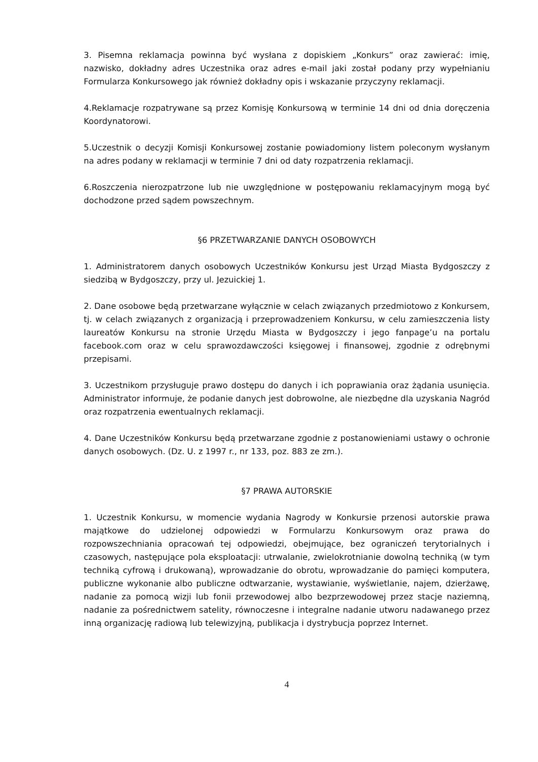3. Pisemna reklamacja powinna być wysłana z dopiskiem „Konkurs” oraz zawierać: imię, nazwisko, dokładny adres Uczestnika oraz adres e-mail jaki został podany przy wypełnianiu Formularza Konkursowego jak również dokładny opis i wskazanie przyczyny reklamacji.
4.Reklamacje rozpatrywane są przez Komisję Konkursową w terminie 14 dni od dnia doręczenia Koordynatorowi.
5.Uczestnik o decyzji Komisji Konkursowej zostanie powiadomiony listem poleconym wysłanym na adres podany w reklamacji w terminie 7 dni od daty rozpatrzenia reklamacji.
6.Roszczenia nierozpatrzone lub nie uwzględnione w postępowaniu reklamacyjnym mogą być dochodzone przed sądem powszechnym.
§6 PRZETWARZANIE DANYCH OSOBOWYCH
1. Administratorem danych osobowych Uczestników Konkursu jest Urząd Miasta Bydgoszczy z siedzibą w Bydgoszczy, przy ul. Jezuickiej 1.
2. Dane osobowe będą przetwarzane wyłącznie w celach związanych przedmiotowo z Konkursem, tj. w celach związanych z organizacją i przeprowadzeniem Konkursu, w celu zamieszczenia listy laureatów Konkursu na stronie Urzędu Miasta w Bydgoszczy i jego fanpage’u na portalu facebook.com oraz w celu sprawozdawczości księgowej i finansowej, zgodnie z odrębnymi przepisami.
3. Uczestnikom przysługuje prawo dostępu do danych i ich poprawiania oraz żądania usunięcia. Administrator informuje, że podanie danych jest dobrowolne, ale niezbędne dla uzyskania Nagród oraz rozpatrzenia ewentualnych reklamacji.
4. Dane Uczestników Konkursu będą przetwarzane zgodnie z postanowieniami ustawy o ochronie danych osobowych. (Dz. U. z 1997 r., nr 133, poz. 883 ze zm.).
§7 PRAWA AUTORSKIE
1. Uczestnik Konkursu, w momencie wydania Nagrody w Konkursie przenosi autorskie prawa majątkowe do udzielonej odpowiedzi w Formularzu Konkursowym oraz prawa do rozpowszechniania opracowań tej odpowiedzi, obejmujące, bez ograniczeń terytorialnych i czasowych, następujące pola eksploatacji: utrwalanie, zwielokrotnianie dowolną techniką (w tym techniką cyfrową i drukowaną), wprowadzanie do obrotu, wprowadzanie do pamięci komputera, publiczne wykonanie albo publiczne odtwarzanie, wystawianie, wyświetlanie, najem, dzierżawę, nadanie za pomocą wizji lub fonii przewodowej albo bezprzewodowej przez stacje naziemną, nadanie za pośrednictwem satelity, równoczesne i integralne nadanie utworu nadawanego przez inną organizację radiową lub telewizyjną, publikacja i dystrybucja poprzez Internet.
4